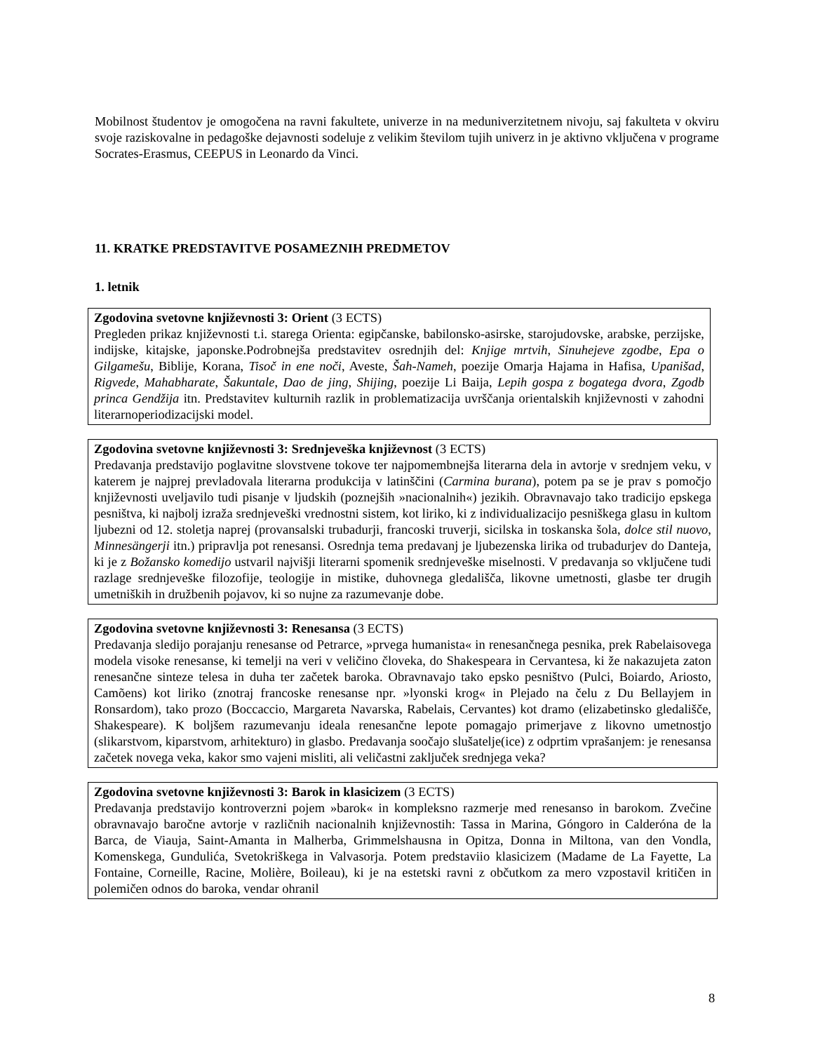Mobilnost študentov je omogočena na ravni fakultete, univerze in na meduniverzitetnem nivoju, saj fakulteta v okviru svoje raziskovalne in pedagoške dejavnosti sodeluje z velikim številom tujih univerz in je aktivno vključena v programe Socrates-Erasmus, CEEPUS in Leonardo da Vinci.
11. KRATKE PREDSTAVITVE POSAMEZNIH PREDMETOV
1. letnik
Zgodovina svetovne književnosti 3: Orient (3 ECTS)
Pregleden prikaz književnosti t.i. starega Orienta: egipčanske, babilonsko-asirske, starojudovske, arabske, perzijske, indijske, kitajske, japonske.Podrobnejša predstavitev osrednjih del: Knjige mrtvih, Sinuhejeve zgodbe, Epa o Gilgamešu, Biblije, Korana, Tisoč in ene noči, Aveste, Šah-Nameh, poezije Omarja Hajama in Hafisa, Upanišad, Rigvede, Mahabharate, Šakuntale, Dao de jing, Shijing, poezije Li Baija, Lepih gospa z bogatega dvora, Zgodb princa Gendžija itn. Predstavitev kulturnih razlik in problematizacija uvrščanja orientalskih književnosti v zahodni literarnoperiodizacijski model.
Zgodovina svetovne književnosti 3: Srednjeveška književnost (3 ECTS)
Predavanja predstavijo poglavitne slovstvene tokove ter najpomembnejša literarna dela in avtorje v srednjem veku, v katerem je najprej prevladovala literarna produkcija v latinščini (Carmina burana), potem pa se je prav s pomočjo književnosti uveljavilo tudi pisanje v ljudskih (poznejših »nacionalnih«) jezikih. Obravnavajo tako tradicijo epskega pesništva, ki najbolj izraža srednjeveški vrednostni sistem, kot liriko, ki z individualizacijo pesniškega glasu in kultom ljubezni od 12. stoletja naprej (provansalski trubadurji, francoski truverji, sicilska in toskanska šola, dolce stil nuovo, Minnesängerji itn.) pripravlja pot renesansi. Osrednja tema predavanj je ljubezenska lirika od trubadurjev do Danteja, ki je z Božansko komedijo ustvaril najvišji literarni spomenik srednjeveške miselnosti. V predavanja so vključene tudi razlage srednjeveške filozofije, teologije in mistike, duhovnega gledališča, likovne umetnosti, glasbe ter drugih umetniških in družbenih pojavov, ki so nujne za razumevanje dobe.
Zgodovina svetovne književnosti 3: Renesansa (3 ECTS)
Predavanja sledijo porajanju renesanse od Petrarce, »prvega humanista« in renesančnega pesnika, prek Rabelaisovega modela visoke renesanse, ki temelji na veri v veličino človeka, do Shakespeara in Cervantesa, ki že nakazujeta zaton renesančne sinteze telesa in duha ter začetek baroka. Obravnavajo tako epsko pesništvo (Pulci, Boiardo, Ariosto, Camõens) kot liriko (znotraj francoske renesanse npr. »lyonski krog« in Plejado na čelu z Du Bellayjem in Ronsardom), tako prozo (Boccaccio, Margareta Navarska, Rabelais, Cervantes) kot dramo (elizabetinsko gledališče, Shakespeare). K boljšem razumevanju ideala renesančne lepote pomagajo primerjave z likovno umetnostjo (slikarstvom, kiparstvom, arhitekturo) in glasbo. Predavanja soočajo slušatelje(ice) z odprtim vprašanjem: je renesansa začetek novega veka, kakor smo vajeni misliti, ali veličastni zaključek srednjega veka?
Zgodovina svetovne književnosti 3: Barok in klasicizem (3 ECTS)
Predavanja predstavijo kontroverzni pojem »barok« in kompleksno razmerje med renesanso in barokom. Zvečine obravnavajo baročne avtorje v različnih nacionalnih književnostih: Tassa in Marina, Góngoro in Calderóna de la Barca, de Viauja, Saint-Amanta in Malherba, Grimmelshausna in Opitza, Donna in Miltona, van den Vondla, Komenskega, Gundulića, Svetokriškega in Valvasorja. Potem predstaviio klasicizem (Madame de La Fayette, La Fontaine, Corneille, Racine, Molière, Boileau), ki je na estetski ravni z občutkom za mero vzpostavil kritičen in polemičen odnos do baroka, vendar ohranil
8